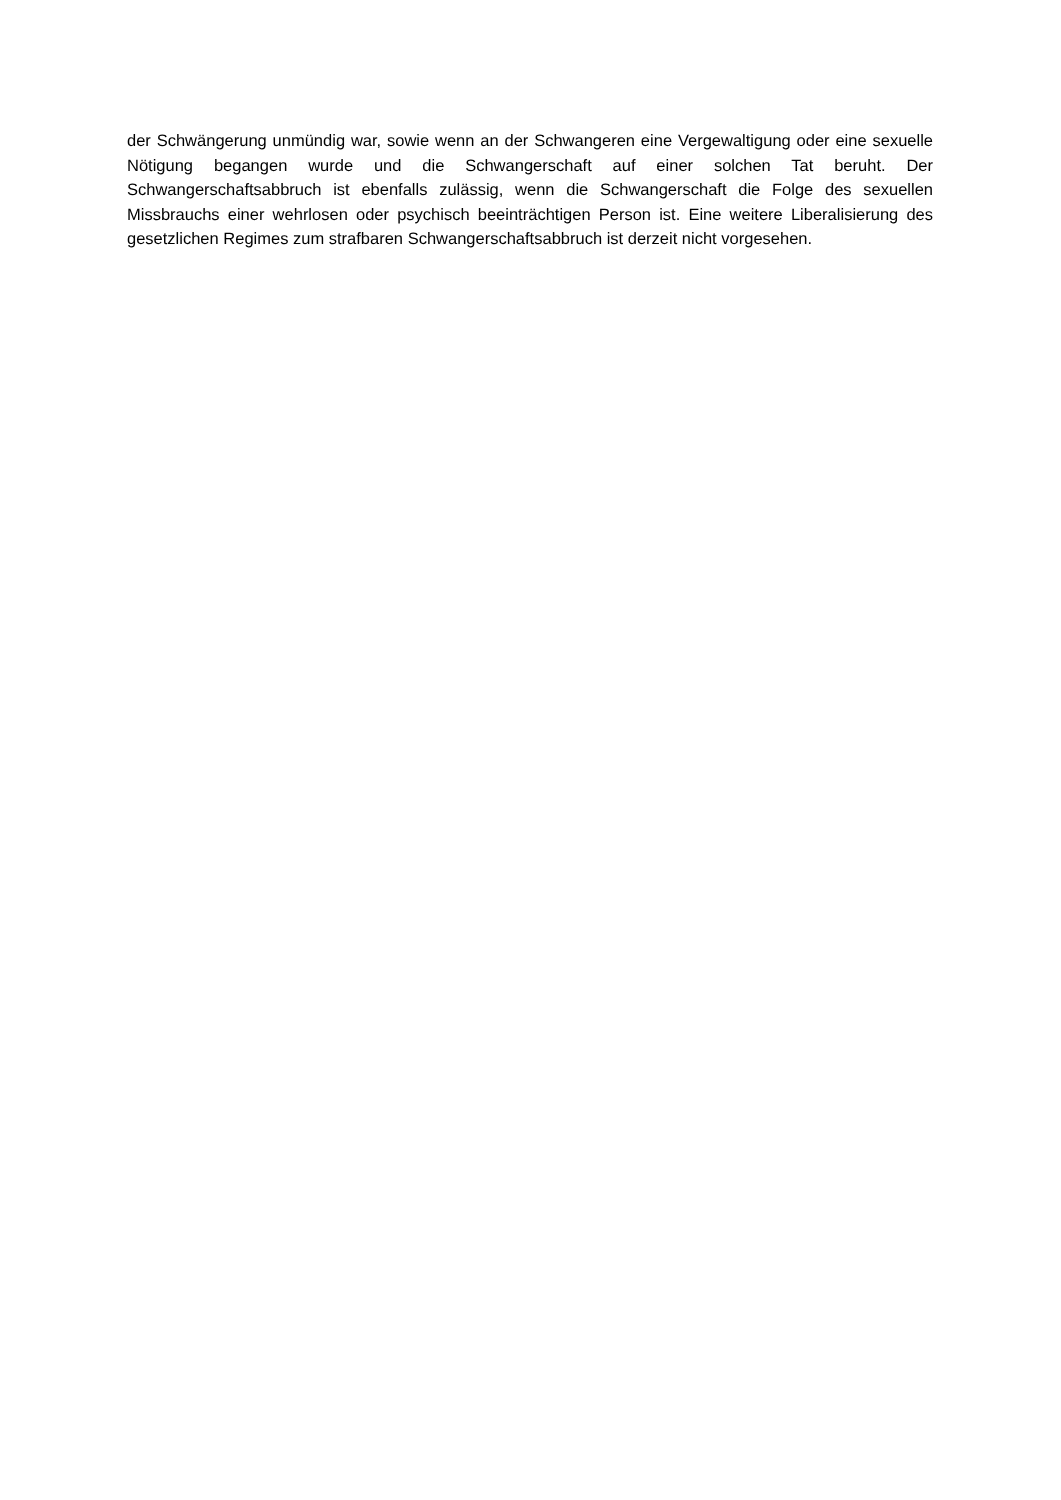der Schwängerung unmündig war, sowie wenn an der Schwangeren eine Vergewaltigung oder eine sexuelle Nötigung begangen wurde und die Schwangerschaft auf einer solchen Tat beruht. Der Schwangerschaftsabbruch ist ebenfalls zulässig, wenn die Schwangerschaft die Folge des sexuellen Missbrauchs einer wehrlosen oder psychisch beeinträchtigen Person ist. Eine weitere Liberalisierung des gesetzlichen Regimes zum strafbaren Schwangerschaftsabbruch ist derzeit nicht vorgesehen.